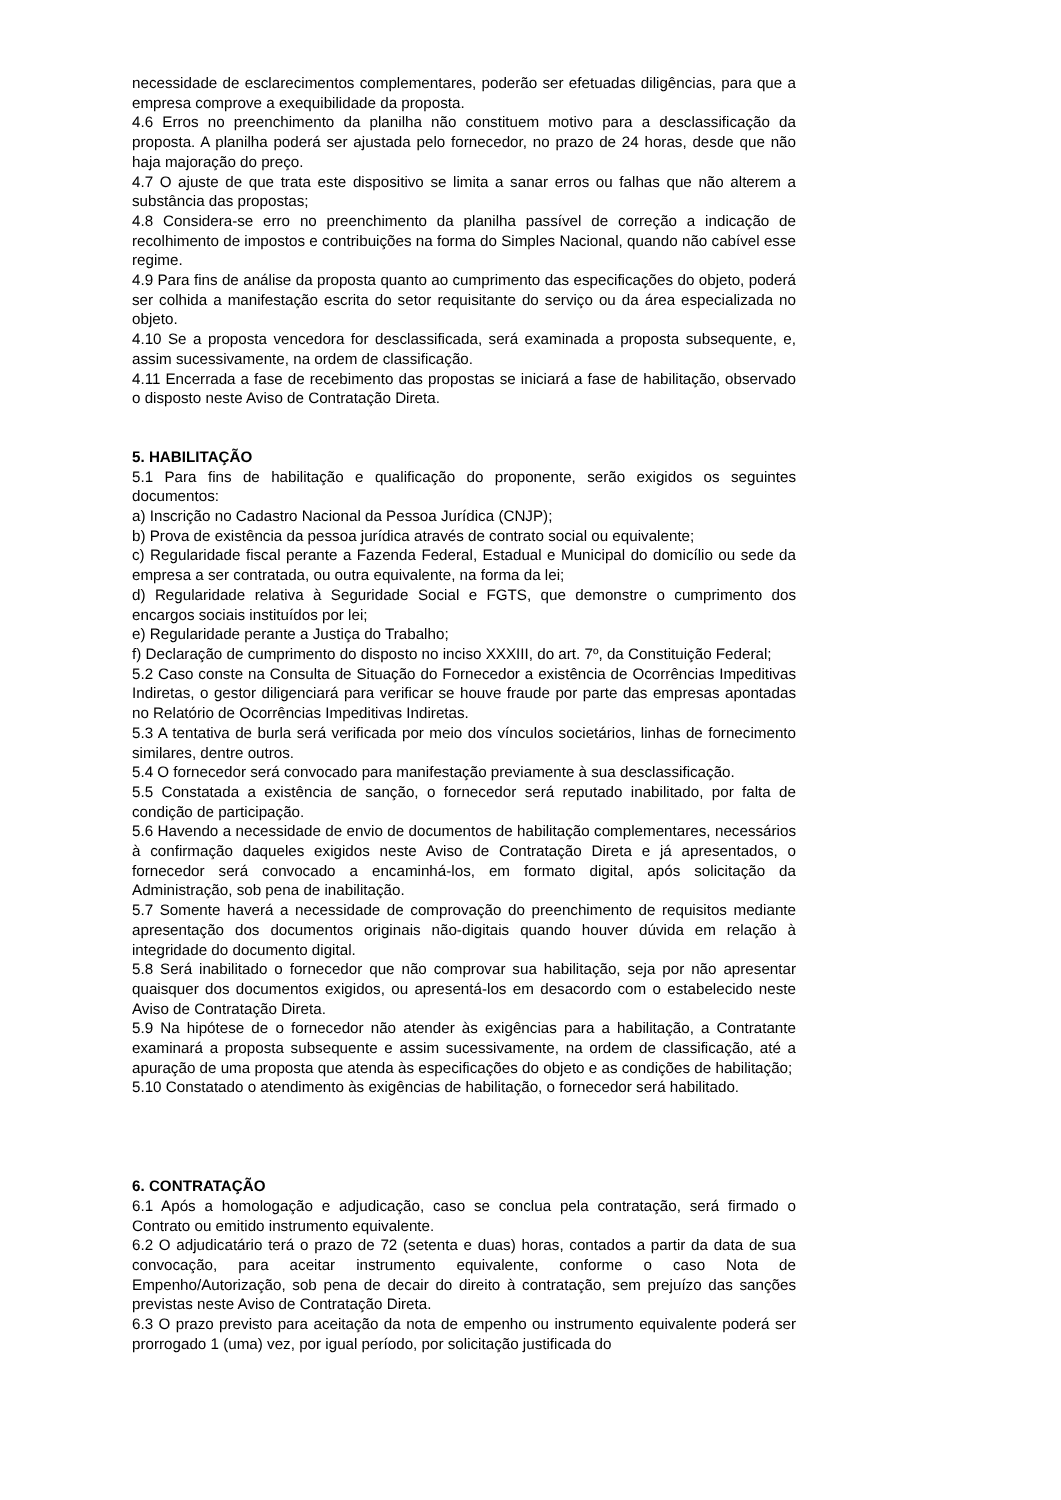necessidade de esclarecimentos complementares, poderão ser efetuadas diligências, para que a empresa comprove a exequibilidade da proposta.
4.6 Erros no preenchimento da planilha não constituem motivo para a desclassificação da proposta. A planilha poderá ser ajustada pelo fornecedor, no prazo de 24 horas, desde que não haja majoração do preço.
4.7 O ajuste de que trata este dispositivo se limita a sanar erros ou falhas que não alterem a substância das propostas;
4.8 Considera-se erro no preenchimento da planilha passível de correção a indicação de recolhimento de impostos e contribuições na forma do Simples Nacional, quando não cabível esse regime.
4.9 Para fins de análise da proposta quanto ao cumprimento das especificações do objeto, poderá ser colhida a manifestação escrita do setor requisitante do serviço ou da área especializada no objeto.
4.10 Se a proposta vencedora for desclassificada, será examinada a proposta subsequente, e, assim sucessivamente, na ordem de classificação.
4.11 Encerrada a fase de recebimento das propostas se iniciará a fase de habilitação, observado o disposto neste Aviso de Contratação Direta.
5. HABILITAÇÃO
5.1 Para fins de habilitação e qualificação do proponente, serão exigidos os seguintes documentos:
a) Inscrição no Cadastro Nacional da Pessoa Jurídica (CNJP);
b) Prova de existência da pessoa jurídica através de contrato social ou equivalente;
c) Regularidade fiscal perante a Fazenda Federal, Estadual e Municipal do domicílio ou sede da empresa a ser contratada, ou outra equivalente, na forma da lei;
d) Regularidade relativa à Seguridade Social e FGTS, que demonstre o cumprimento dos encargos sociais instituídos por lei;
e) Regularidade perante a Justiça do Trabalho;
f) Declaração de cumprimento do disposto no inciso XXXIII, do art. 7º, da Constituição Federal;
5.2 Caso conste na Consulta de Situação do Fornecedor a existência de Ocorrências Impeditivas Indiretas, o gestor diligenciará para verificar se houve fraude por parte das empresas apontadas no Relatório de Ocorrências Impeditivas Indiretas.
5.3 A tentativa de burla será verificada por meio dos vínculos societários, linhas de fornecimento similares, dentre outros.
5.4 O fornecedor será convocado para manifestação previamente à sua desclassificação.
5.5 Constatada a existência de sanção, o fornecedor será reputado inabilitado, por falta de condição de participação.
5.6 Havendo a necessidade de envio de documentos de habilitação complementares, necessários à confirmação daqueles exigidos neste Aviso de Contratação Direta e já apresentados, o fornecedor será convocado a encaminhá-los, em formato digital, após solicitação da Administração, sob pena de inabilitação.
5.7 Somente haverá a necessidade de comprovação do preenchimento de requisitos mediante apresentação dos documentos originais não-digitais quando houver dúvida em relação à integridade do documento digital.
5.8 Será inabilitado o fornecedor que não comprovar sua habilitação, seja por não apresentar quaisquer dos documentos exigidos, ou apresentá-los em desacordo com o estabelecido neste Aviso de Contratação Direta.
5.9 Na hipótese de o fornecedor não atender às exigências para a habilitação, a Contratante examinará a proposta subsequente e assim sucessivamente, na ordem de classificação, até a apuração de uma proposta que atenda às especificações do objeto e as condições de habilitação;
5.10 Constatado o atendimento às exigências de habilitação, o fornecedor será habilitado.
6. CONTRATAÇÃO
6.1 Após a homologação e adjudicação, caso se conclua pela contratação, será firmado o Contrato ou emitido instrumento equivalente.
6.2 O adjudicatário terá o prazo de 72 (setenta e duas) horas, contados a partir da data de sua convocação, para aceitar instrumento equivalente, conforme o caso Nota de Empenho/Autorização, sob pena de decair do direito à contratação, sem prejuízo das sanções previstas neste Aviso de Contratação Direta.
6.3 O prazo previsto para aceitação da nota de empenho ou instrumento equivalente poderá ser prorrogado 1 (uma) vez, por igual período, por solicitação justificada do